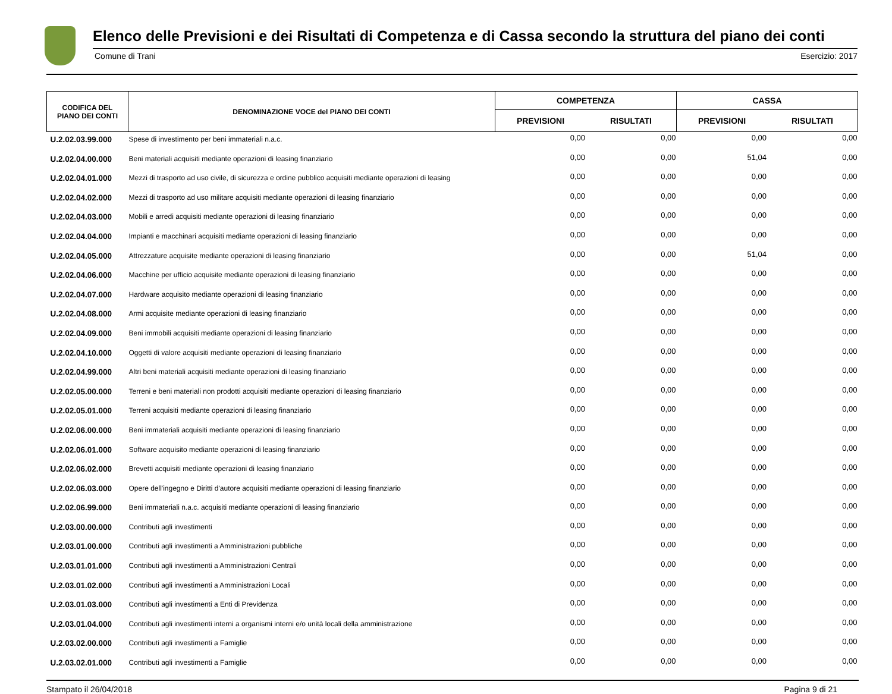Elenco delle Previsioni e dei Risultati di Competenza e di Cassa secondo la struttura del piano dei conti
Comune di Trani Esercizio: 2017
| CODIFICA DEL PIANO DEI CONTI | DENOMINAZIONE VOCE del PIANO DEI CONTI | COMPETENZA | | CASSA | |
| --- | --- | --- | --- | --- | --- |
| | | PREVISIONI | RISULTATI | PREVISIONI | RISULTATI |
| U.2.02.03.99.000 | Spese di investimento per beni immateriali n.a.c. | 0,00 | 0,00 | 0,00 | 0,00 |
| U.2.02.04.00.000 | Beni materiali acquisiti mediante operazioni di leasing finanziario | 0,00 | 0,00 | 51,04 | 0,00 |
| U.2.02.04.01.000 | Mezzi di trasporto ad uso civile, di sicurezza e ordine pubblico acquisiti mediante operazioni di leasing | 0,00 | 0,00 | 0,00 | 0,00 |
| U.2.02.04.02.000 | Mezzi di trasporto ad uso militare acquisiti mediante operazioni di leasing finanziario | 0,00 | 0,00 | 0,00 | 0,00 |
| U.2.02.04.03.000 | Mobili e arredi acquisiti mediante operazioni di leasing finanziario | 0,00 | 0,00 | 0,00 | 0,00 |
| U.2.02.04.04.000 | Impianti e macchinari acquisiti mediante operazioni di leasing finanziario | 0,00 | 0,00 | 0,00 | 0,00 |
| U.2.02.04.05.000 | Attrezzature acquisite mediante operazioni di leasing finanziario | 0,00 | 0,00 | 51,04 | 0,00 |
| U.2.02.04.06.000 | Macchine per ufficio acquisite mediante operazioni di leasing finanziario | 0,00 | 0,00 | 0,00 | 0,00 |
| U.2.02.04.07.000 | Hardware acquisito mediante operazioni di leasing finanziario | 0,00 | 0,00 | 0,00 | 0,00 |
| U.2.02.04.08.000 | Armi acquisite mediante operazioni di leasing finanziario | 0,00 | 0,00 | 0,00 | 0,00 |
| U.2.02.04.09.000 | Beni immobili acquisiti mediante operazioni di leasing finanziario | 0,00 | 0,00 | 0,00 | 0,00 |
| U.2.02.04.10.000 | Oggetti di valore acquisiti mediante operazioni di leasing finanziario | 0,00 | 0,00 | 0,00 | 0,00 |
| U.2.02.04.99.000 | Altri beni materiali acquisiti mediante operazioni di leasing finanziario | 0,00 | 0,00 | 0,00 | 0,00 |
| U.2.02.05.00.000 | Terreni e beni materiali non prodotti acquisiti mediante operazioni di leasing finanziario | 0,00 | 0,00 | 0,00 | 0,00 |
| U.2.02.05.01.000 | Terreni acquisiti mediante operazioni di leasing finanziario | 0,00 | 0,00 | 0,00 | 0,00 |
| U.2.02.06.00.000 | Beni immateriali acquisiti mediante operazioni di leasing finanziario | 0,00 | 0,00 | 0,00 | 0,00 |
| U.2.02.06.01.000 | Software acquisito mediante operazioni di leasing finanziario | 0,00 | 0,00 | 0,00 | 0,00 |
| U.2.02.06.02.000 | Brevetti acquisiti mediante operazioni di leasing finanziario | 0,00 | 0,00 | 0,00 | 0,00 |
| U.2.02.06.03.000 | Opere dell'ingegno e Diritti d'autore acquisiti mediante operazioni di leasing finanziario | 0,00 | 0,00 | 0,00 | 0,00 |
| U.2.02.06.99.000 | Beni immateriali n.a.c. acquisiti mediante operazioni di leasing finanziario | 0,00 | 0,00 | 0,00 | 0,00 |
| U.2.03.00.00.000 | Contributi agli investimenti | 0,00 | 0,00 | 0,00 | 0,00 |
| U.2.03.01.00.000 | Contributi agli investimenti a Amministrazioni pubbliche | 0,00 | 0,00 | 0,00 | 0,00 |
| U.2.03.01.01.000 | Contributi agli investimenti a Amministrazioni Centrali | 0,00 | 0,00 | 0,00 | 0,00 |
| U.2.03.01.02.000 | Contributi agli investimenti a Amministrazioni Locali | 0,00 | 0,00 | 0,00 | 0,00 |
| U.2.03.01.03.000 | Contributi agli investimenti a Enti di Previdenza | 0,00 | 0,00 | 0,00 | 0,00 |
| U.2.03.01.04.000 | Contributi agli investimenti interni a organismi interni e/o unità locali della amministrazione | 0,00 | 0,00 | 0,00 | 0,00 |
| U.2.03.02.00.000 | Contributi agli investimenti a Famiglie | 0,00 | 0,00 | 0,00 | 0,00 |
| U.2.03.02.01.000 | Contributi agli investimenti a Famiglie | 0,00 | 0,00 | 0,00 | 0,00 |
Stampato il 26/04/2018 Pagina 9 di 21